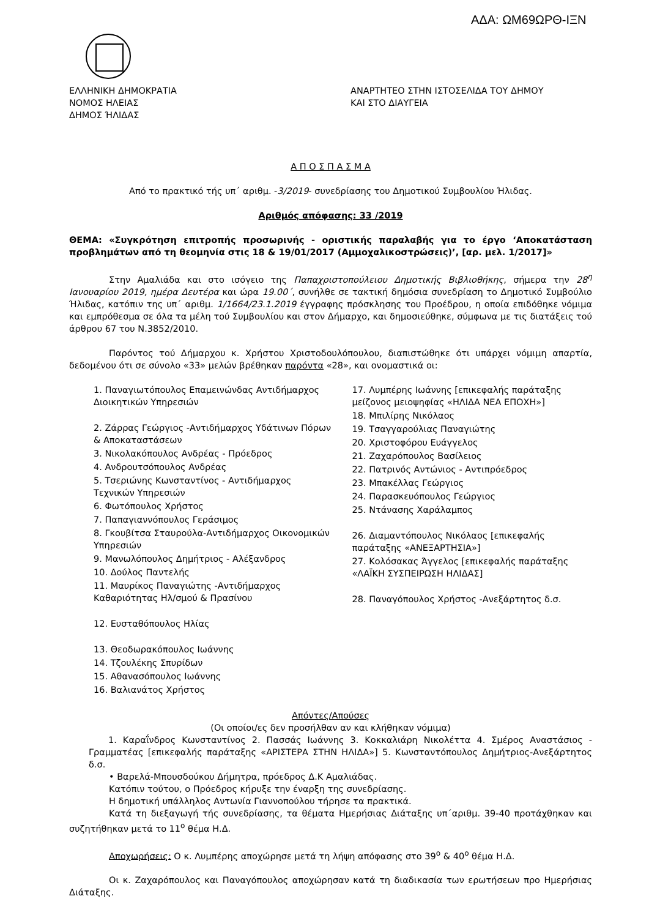ΑΔΑ: ΩΜ69ΩΡΘ-ΙΞΝ
ΕΛΛΗΝΙΚΗ ΔΗΜΟΚΡΑΤΙΑ
ΝΟΜΟΣ ΗΛΕΙΑΣ
ΔΗΜΟΣ ΉΛΙΔΑΣ
ΑΝΑΡΤΗΤΕΟ ΣΤΗΝ ΙΣΤΟΣΕΛΙΔΑ ΤΟΥ ΔΗΜΟΥ
ΚΑΙ ΣΤΟ ΔΙΑΥΓΕΙΑ
Α Π Ο Σ Π Α Σ Μ Α
Από το πρακτικό τής υπ΄ αριθμ. -3/2019- συνεδρίασης του Δημοτικού Συμβουλίου Ήλιδας.
Αριθμός απόφασης: 33 /2019
ΘΕΜΑ: «Συγκρότηση επιτροπής προσωρινής - οριστικής παραλαβής για το έργο ‘Αποκατάσταση προβλημάτων από τη θεομηνία στις 18 & 19/01/2017 (Αμμοχαλικοστρώσεις)’, [αρ. μελ. 1/2017]»
Στην Αμαλιάδα και στο ισόγειο της Παπαχριστοπούλειου Δημοτικής Βιβλιοθήκης, σήμερα την 28<sup>η</sup> Ιανουαρίου 2019, ημέρα Δευτέρα και ώρα 19.00΄, συνήλθε σε τακτική δημόσια συνεδρίαση το Δημοτικό Συμβούλιο Ήλιδας, κατόπιν της υπ΄ αριθμ. 1/1664/23.1.2019 έγγραφης πρόσκλησης του Προέδρου, η οποία επιδόθηκε νόμιμα και εμπρόθεσμα σε όλα τα μέλη τού Συμβουλίου και στον Δήμαρχο, και δημοσιεύθηκε, σύμφωνα με τις διατάξεις τού άρθρου 67 του Ν.3852/2010.
Παρόντος τού Δήμαρχου κ. Χρήστου Χριστοδουλόπουλου, διαπιστώθηκε ότι υπάρχει νόμιμη απαρτία, δεδομένου ότι σε σύνολο «33» μελών βρέθηκαν παρόντα «28», και ονομαστικά οι:
1. Παναγιωτόπουλος Επαμεινώνδας Αντιδήμαρχος Διοικητικών Υπηρεσιών
2. Ζάρρας Γεώργιος -Αντιδήμαρχος Υδάτινων Πόρων & Αποκαταστάσεων
3. Νικολακόπουλος Ανδρέας - Πρόεδρος
4. Ανδρουτσόπουλος Ανδρέας
5. Τσεριώνης Κωνσταντίνος - Αντιδήμαρχος Τεχνικών Υπηρεσιών
6. Φωτόπουλος Χρήστος
7. Παπαγιαννόπουλος Γεράσιμος
8. Γκουβίτσα Σταυρούλα-Αντιδήμαρχος Οικονομικών Υπηρεσιών
9. Μανωλόπουλος Δημήτριος - Αλέξανδρος
10. Δούλος Παντελής
11. Μαυρίκος Παναγιώτης -Αντιδήμαρχος Καθαριότητας Ηλ/σμού & Πρασίνου
12. Ευσταθόπουλος Ηλίας
13. Θεοδωρακόπουλος Ιωάννης
14. Τζουλέκης Σπυρίδων
15. Αθανασόπουλος Ιωάννης
16. Βαλιανάτος Χρήστος
17. Λυμπέρης Ιωάννης [επικεφαλής παράταξης μείζονος μειοψηφίας «ΗΛΙΔΑ ΝΕΑ ΕΠΟΧΗ»]
18. Μπιλίρης Νικόλαος
19. Τσαγγαρούλιας Παναγιώτης
20. Χριστοφόρου Ευάγγελος
21. Ζαχαρόπουλος Βασίλειος
22. Πατρινός Αντώνιος - Αντιπρόεδρος
23. Μπακέλλας Γεώργιος
24. Παρασκευόπουλος Γεώργιος
25. Ντάνασης Χαράλαμπος
26. Διαμαντόπουλος Νικόλαος [επικεφαλής παράταξης «ΑΝΕΞΑΡΤΗΣΙΑ»]
27. Κολόσακας Άγγελος [επικεφαλής παράταξης «ΛΑΪΚΗ ΣΥΣΠΕΙΡΩΣΗ ΗΛΙΔΑΣ]
28. Παναγόπουλος Χρήστος -Ανεξάρτητος δ.σ.
Απόντες/Απούσες
(Οι οποίοι/ες δεν προσήλθαν αν και κλήθηκαν νόμιμα)
1. Καραΐνδρος Κωνσταντίνος 2. Πασσάς Ιωάννης 3. Κοκκαλιάρη Νικολέττα 4. Σμέρος Αναστάσιος - Γραμματέας [επικεφαλής παράταξης «ΑΡΙΣΤΕΡΑ ΣΤΗΝ ΗΛΙΔΑ»] 5. Κωνσταντόπουλος Δημήτριος-Ανεξάρτητος δ.σ.
• Βαρελά-Μπουσδούκου Δήμητρα, πρόεδρος Δ.Κ Αμαλιάδας.
Κατόπιν τούτου, ο Πρόεδρος κήρυξε την έναρξη της συνεδρίασης.
Η δημοτική υπάλληλος Αντωνία Γιαννοπούλου τήρησε τα πρακτικά.
Κατά τη διεξαγωγή τής συνεδρίασης, τα θέματα Ημερήσιας Διάταξης υπ΄αριθμ. 39-40 προτάχθηκαν και συζητήθηκαν μετά το 11<sup>ο</sup> θέμα Η.Δ.
Αποχωρήσεις: Ο κ. Λυμπέρης αποχώρησε μετά τη λήψη απόφασης στο 39<sup>ο</sup> & 40<sup>ο</sup> θέμα Η.Δ.
Οι κ. Ζαχαρόπουλος και Παναγόπουλος αποχώρησαν κατά τη διαδικασία των ερωτήσεων προ Ημερήσιας Διάταξης.